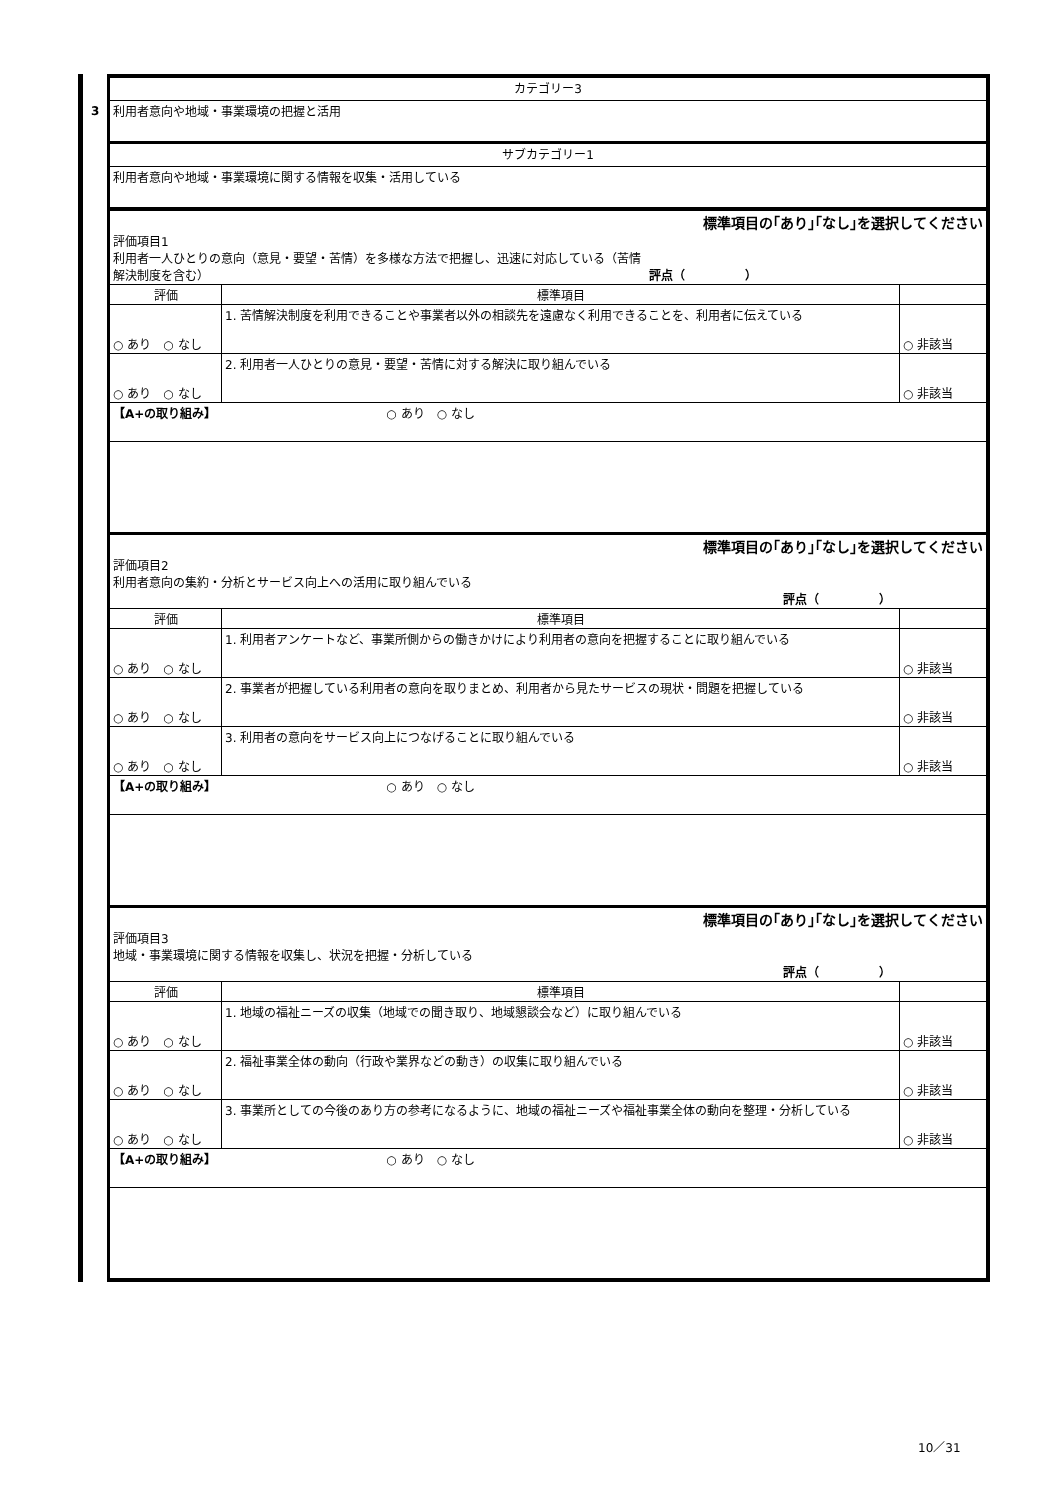3
| カテゴリー3 |
| 利用者意向や地域・事業環境の把握と活用 |
| サブカテゴリー1 |
| 利用者意向や地域・事業環境に関する情報を収集・活用している |
| 標準項目の｢あり｣｢なし｣を選択してください 評価項目1 利用者一人ひとりの意向（意見・要望・苦情）を多様な方法で把握し、迅速に対応している（苦情 解決制度を含む） 評点（ ） | | |
| 評価 | 標準項目 | |
| ○ あり ○ なし | 1. 苦情解決制度を利用できることや事業者以外の相談先を遠慮なく利用できることを、利用者に伝えている | ○ 非該当 |
| ○ あり ○ なし | 2. 利用者一人ひとりの意見・要望・苦情に対する解決に取り組んでいる | ○ 非該当 |
| 【A+の取り組み】 ○ あり ○ なし | | |
| 標準項目の｢あり｣｢なし｣を選択してください 評価項目2 利用者意向の集約・分析とサービス向上への活用に取り組んでいる 評点（ ） | | |
| 評価 | 標準項目 | |
| ○ あり ○ なし | 1. 利用者アンケートなど、事業所側からの働きかけにより利用者の意向を把握することに取り組んでいる | ○ 非該当 |
| ○ あり ○ なし | 2. 事業者が把握している利用者の意向を取りまとめ、利用者から見たサービスの現状・問題を把握している | ○ 非該当 |
| ○ あり ○ なし | 3. 利用者の意向をサービス向上につなげることに取り組んでいる | ○ 非該当 |
| 【A+の取り組み】 ○ あり ○ なし | | |
| 標準項目の｢あり｣｢なし｣を選択してください 評価項目3 地域・事業環境に関する情報を収集し、状況を把握・分析している 評点（ ） | | |
| 評価 | 標準項目 | |
| ○ あり ○ なし | 1. 地域の福祉ニーズの収集（地域での聞き取り、地域懇談会など）に取り組んでいる | ○ 非該当 |
| ○ あり ○ なし | 2. 福祉事業全体の動向（行政や業界などの動き）の収集に取り組んでいる | ○ 非該当 |
| ○ あり ○ なし | 3. 事業所としての今後のあり方の参考になるように、地域の福祉ニーズや福祉事業全体の動向を整理・分析している | ○ 非該当 |
| 【A+の取り組み】 ○ あり ○ なし | | |
10／31